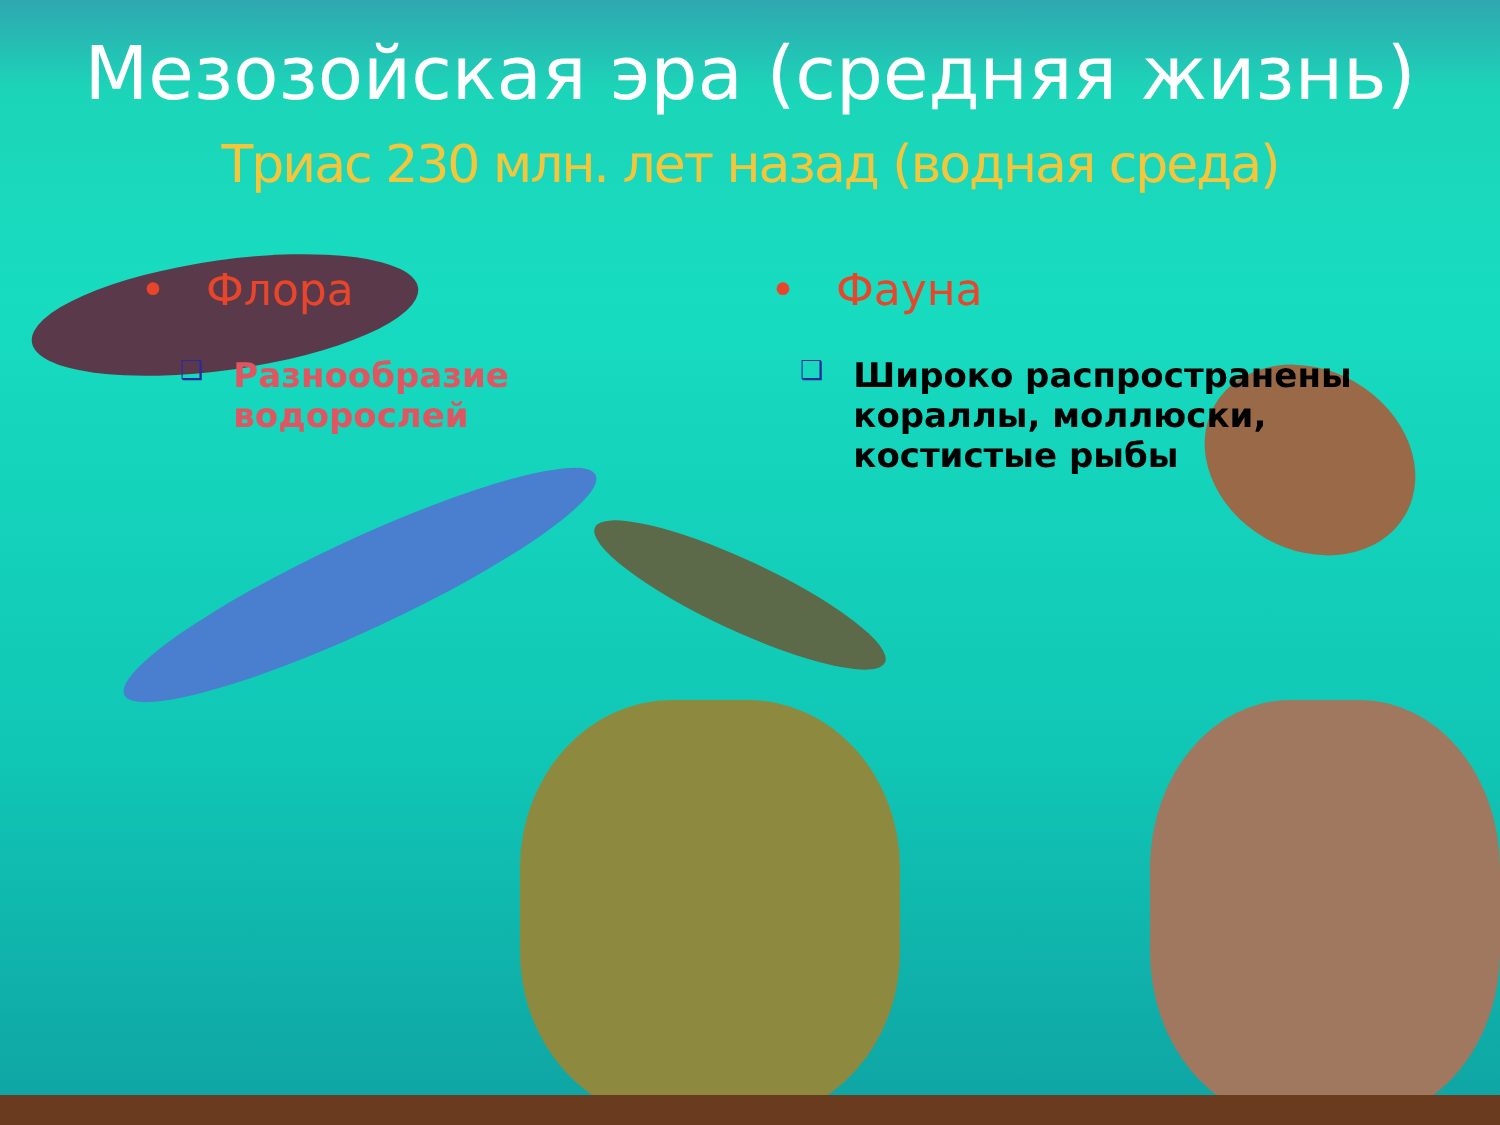Мезозойская эра (средняя жизнь)
Триас 230 млн. лет назад (водная среда)
• Флора
❑
Разнообразие
водорослей
• Фауна
❑
Широко распространены
кораллы, моллюски,
костистые рыбы